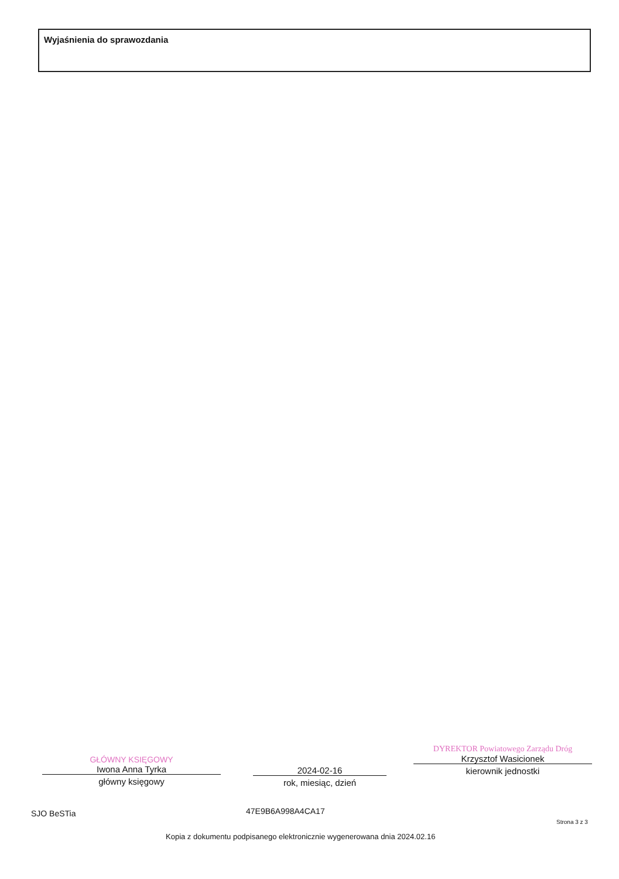Wyjaśnienia do sprawozdania
GŁÓWNY KSIĘGOWY
Iwona Anna Tyrka
główny księgowy
2024-02-16
rok, miesiąc, dzień
DYREKTOR Powiatowego Zarządu Dróg
Krzysztof Wasicionek
kierownik jednostki
SJO BeSTia 47E9B6A998A4CA17
Strona 3 z 3
Kopia z dokumentu podpisanego elektronicznie wygenerowana dnia 2024.02.16